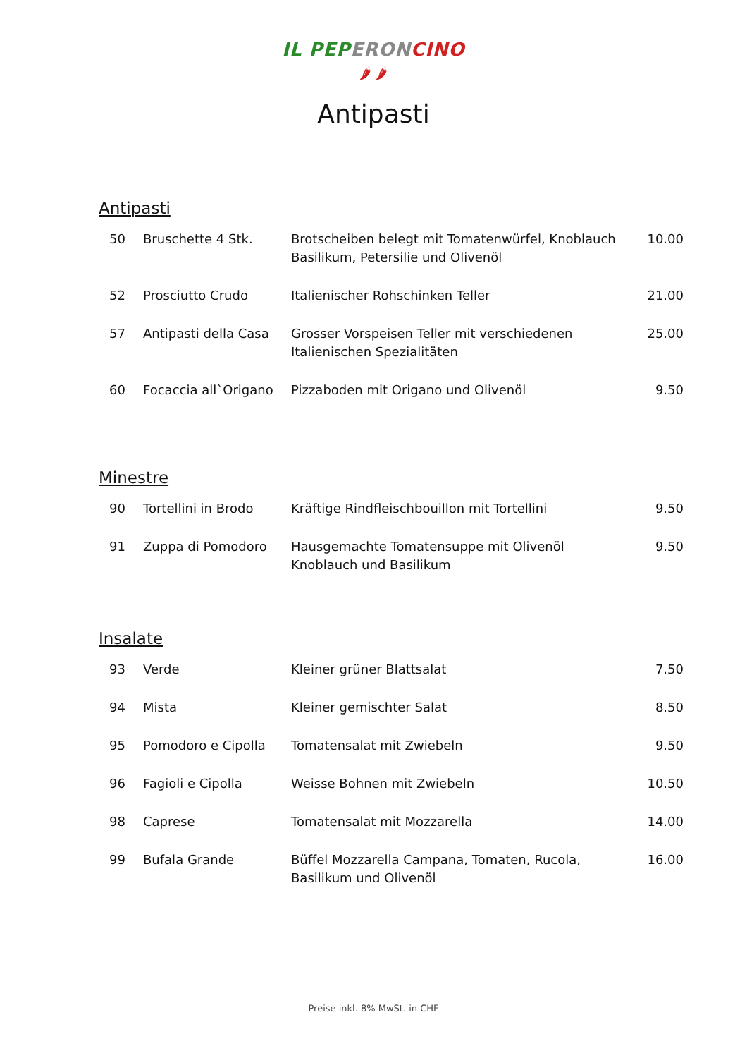IL PEP ERON CINO
🌶 🌶
Antipasti
Antipasti
| 50 | Bruschette 4 Stk. | Brotscheiben belegt mit Tomatenwürfel, Knoblauch Basilikum, Petersilie und Olivenöl | 10.00 |
| 52 | Prosciutto Crudo | Italienischer Rohschinken Teller | 21.00 |
| 57 | Antipasti della Casa | Grosser Vorspeisen Teller mit verschiedenen Italienischen Spezialitäten | 25.00 |
| 60 | Focaccia all`Origano | Pizzaboden mit Origano und Olivenöl | 9.50 |
Minestre
| 90 | Tortellini in Brodo | Kräftige Rindfleischbouillon mit Tortellini | 9.50 |
| 91 | Zuppa di Pomodoro | Hausgemachte Tomatensuppe mit Olivenöl Knoblauch und Basilikum | 9.50 |
Insalate
| 93 | Verde | Kleiner grüner Blattsalat | 7.50 |
| 94 | Mista | Kleiner gemischter Salat | 8.50 |
| 95 | Pomodoro e Cipolla | Tomatensalat mit Zwiebeln | 9.50 |
| 96 | Fagioli e Cipolla | Weisse Bohnen mit Zwiebeln | 10.50 |
| 98 | Caprese | Tomatensalat mit Mozzarella | 14.00 |
| 99 | Bufala Grande | Büffel Mozzarella Campana, Tomaten, Rucola, Basilikum und Olivenöl | 16.00 |
Preise inkl. 8% MwSt. in CHF